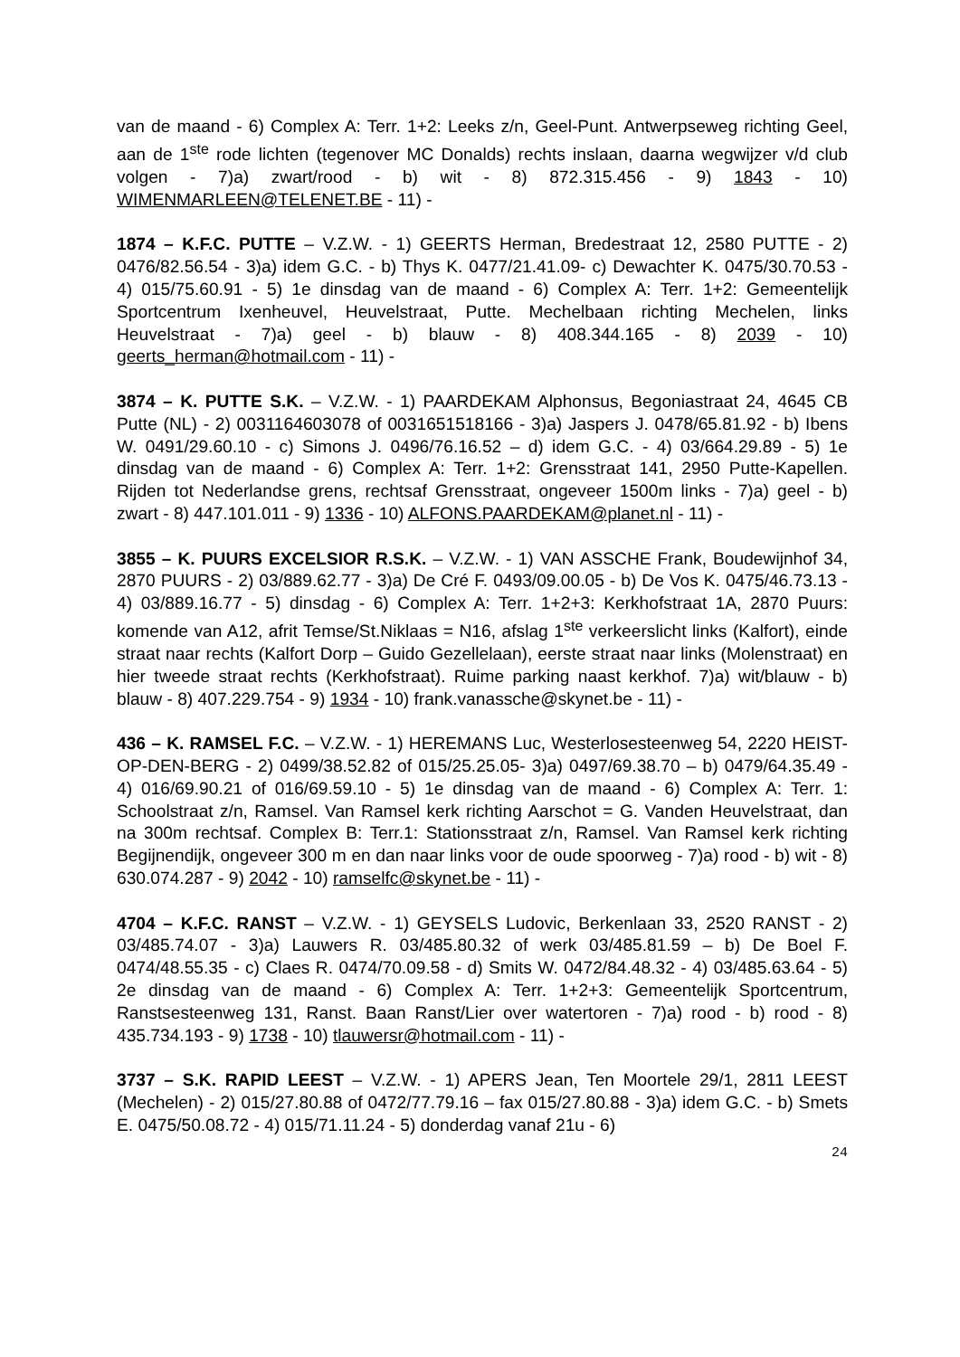van de maand - 6) Complex A: Terr. 1+2: Leeks z/n, Geel-Punt. Antwerpseweg richting Geel, aan de 1<sup>ste</sup> rode lichten (tegenover MC Donalds) rechts inslaan, daarna wegwijzer v/d club volgen - 7)a) zwart/rood - b) wit - 8) 872.315.456 - 9) 1843 - 10) WIMENMARLEEN@TELENET.BE - 11) -
1874 – K.F.C. PUTTE – V.Z.W. - 1) GEERTS Herman, Bredestraat 12, 2580 PUTTE - 2) 0476/82.56.54 - 3)a) idem G.C. - b) Thys K. 0477/21.41.09- c) Dewachter K. 0475/30.70.53 - 4) 015/75.60.91 - 5) 1e dinsdag van de maand - 6) Complex A: Terr. 1+2: Gemeentelijk Sportcentrum Ixenheuvel, Heuvelstraat, Putte. Mechelbaan richting Mechelen, links Heuvelstraat - 7)a) geel - b) blauw - 8) 408.344.165 - 8) 2039 - 10) geerts_herman@hotmail.com - 11) -
3874 – K. PUTTE S.K. – V.Z.W. - 1) PAARDEKAM Alphonsus, Begoniastraat 24, 4645 CB Putte (NL) - 2) 0031164603078 of 0031651518166 - 3)a) Jaspers J. 0478/65.81.92 - b) Ibens W. 0491/29.60.10 - c) Simons J. 0496/76.16.52 – d) idem G.C. - 4) 03/664.29.89 - 5) 1e dinsdag van de maand - 6) Complex A: Terr. 1+2: Grensstraat 141, 2950 Putte-Kapellen. Rijden tot Nederlandse grens, rechtsaf Grensstraat, ongeveer 1500m links - 7)a) geel - b) zwart - 8) 447.101.011 - 9) 1336 - 10) ALFONS.PAARDEKAM@planet.nl - 11) -
3855 – K. PUURS EXCELSIOR R.S.K. – V.Z.W. - 1) VAN ASSCHE Frank, Boudewijnhof 34, 2870 PUURS - 2) 03/889.62.77 - 3)a) De Cré F. 0493/09.00.05 - b) De Vos K. 0475/46.73.13 - 4) 03/889.16.77 - 5) dinsdag - 6) Complex A: Terr. 1+2+3: Kerkhofstraat 1A, 2870 Puurs: komende van A12, afrit Temse/St.Niklaas = N16, afslag 1<sup>ste</sup> verkeerslicht links (Kalfort), einde straat naar rechts (Kalfort Dorp – Guido Gezellelaan), eerste straat naar links (Molenstraat) en hier tweede straat rechts (Kerkhofstraat). Ruime parking naast kerkhof. 7)a) wit/blauw - b) blauw - 8) 407.229.754 - 9) 1934 - 10) frank.vanassche@skynet.be - 11) -
436 – K. RAMSEL F.C. – V.Z.W. - 1) HEREMANS Luc, Westerlosesteenweg 54, 2220 HEIST-OP-DEN-BERG - 2) 0499/38.52.82 of 015/25.25.05- 3)a) 0497/69.38.70 – b) 0479/64.35.49 - 4) 016/69.90.21 of 016/69.59.10 - 5) 1e dinsdag van de maand - 6) Complex A: Terr. 1: Schoolstraat z/n, Ramsel. Van Ramsel kerk richting Aarschot = G. Vanden Heuvelstraat, dan na 300m rechtsaf. Complex B: Terr.1: Stationsstraat z/n, Ramsel. Van Ramsel kerk richting Begijnendijk, ongeveer 300 m en dan naar links voor de oude spoorweg - 7)a) rood - b) wit - 8) 630.074.287 - 9) 2042 - 10) ramselfc@skynet.be - 11) -
4704 – K.F.C. RANST – V.Z.W. - 1) GEYSELS Ludovic, Berkenlaan 33, 2520 RANST - 2) 03/485.74.07 - 3)a) Lauwers R. 03/485.80.32 of werk 03/485.81.59 – b) De Boel F. 0474/48.55.35 - c) Claes R. 0474/70.09.58 - d) Smits W. 0472/84.48.32 - 4) 03/485.63.64 - 5) 2e dinsdag van de maand - 6) Complex A: Terr. 1+2+3: Gemeentelijk Sportcentrum, Ranstsesteenweg 131, Ranst. Baan Ranst/Lier over watertoren - 7)a) rood - b) rood - 8) 435.734.193 - 9) 1738 - 10) tlauwersr@hotmail.com - 11) -
3737 – S.K. RAPID LEEST – V.Z.W. - 1) APERS Jean, Ten Moortele 29/1, 2811 LEEST (Mechelen) - 2) 015/27.80.88 of 0472/77.79.16 – fax 015/27.80.88 - 3)a) idem G.C. - b) Smets E. 0475/50.08.72 - 4) 015/71.11.24 - 5) donderdag vanaf 21u - 6)
24